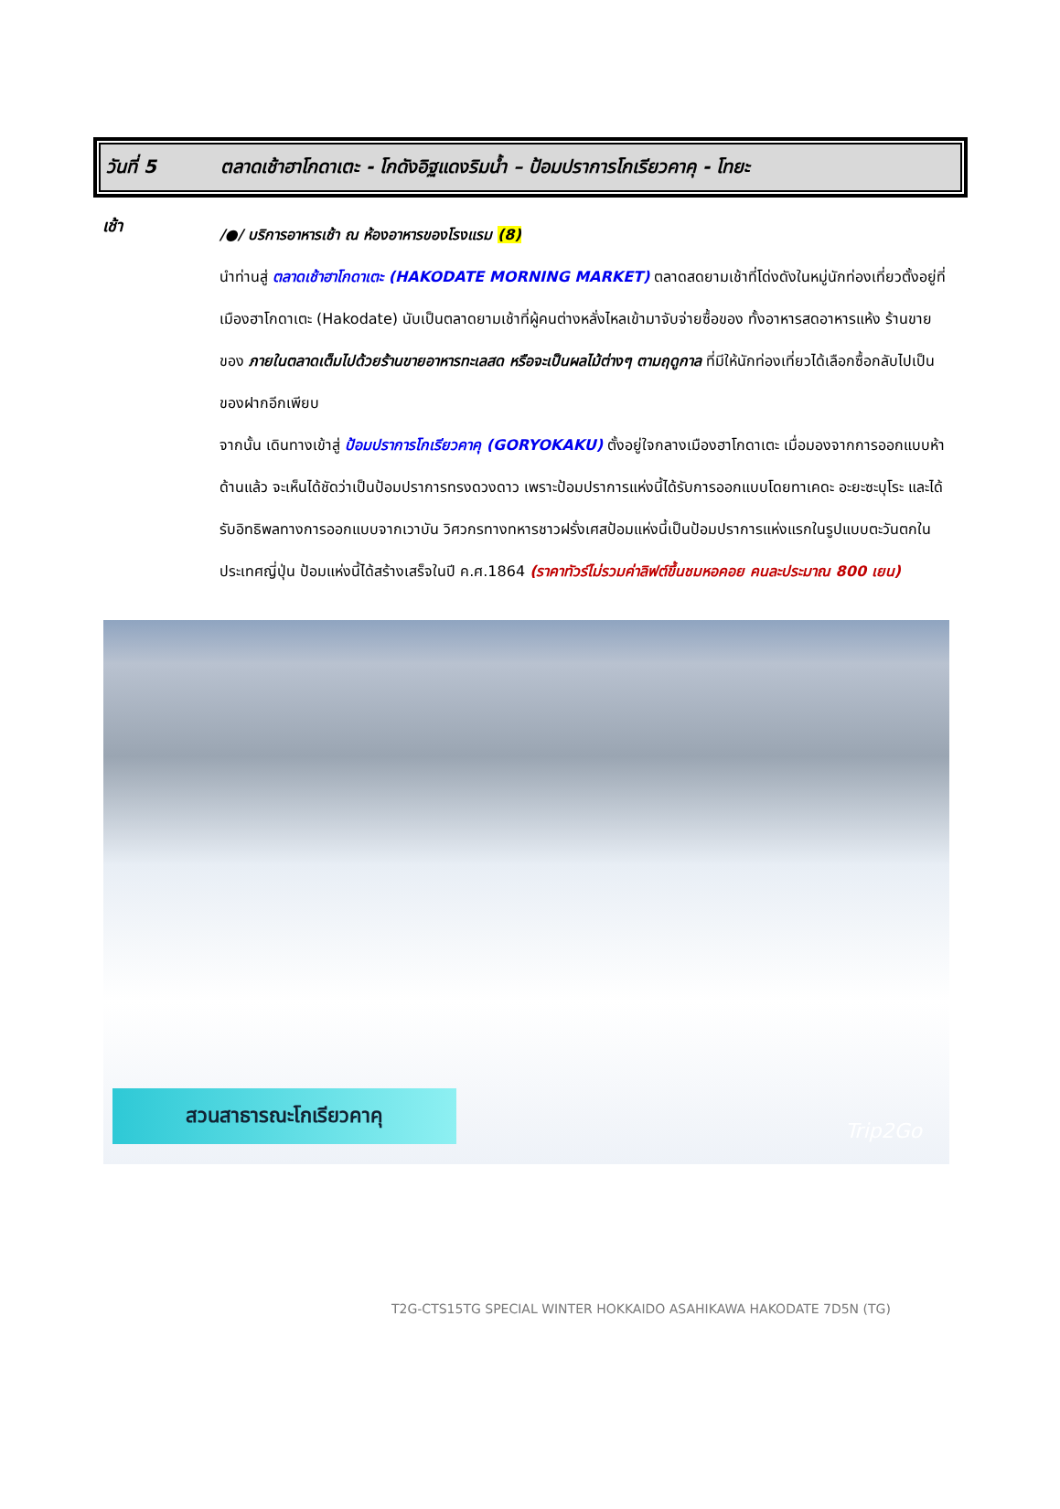วันที่ 5 ตลาดเช้าฮาโกดาเตะ - โกดังอิฐแดงริมน้ำ – ป้อมปราการโกเรียวคาคุ - โทยะ
เช้า
/●/ บริการอาหารเช้า ณ ห้องอาหารของโรงแรม (8)
นำท่านสู่ ตลาดเช้าฮาโกดาเตะ (HAKODATE MORNING MARKET) ตลาดสดยามเช้าที่โด่งดังในหมู่นักท่องเที่ยวตั้งอยู่ที่ เมืองฮาโกดาเตะ (Hakodate) นับเป็นตลาดยามเช้าที่ผู้คนต่างหลั่งไหลเข้ามาจับจ่ายซื้อของ ทั้งอาหารสดอาหารแห้ง ร้านขายของ ภายในตลาดเต็มไปด้วยร้านขายอาหารทะเลสด หรือจะเป็นผลไม้ต่างๆ ตามฤดูกาล ที่มีให้นักท่องเที่ยวได้เลือกซื้อกลับไปเป็นของฝากอีกเพียบ
จากนั้น เดินทางเข้าสู่ ป้อมปราการโกเรียวคาคุ (GORYOKAKU) ตั้งอยู่ใจกลางเมืองฮาโกดาเตะ เมื่อมองจากการออกแบบห้าด้านแล้ว จะเห็นได้ชัดว่าเป็นป้อมปราการทรงดวงดาว เพราะป้อมปราการแห่งนี้ได้รับการออกแบบโดยทาเคดะ อะยะซะบุโระ และได้รับอิทธิพลทางการออกแบบจากเวาบัน วิศวกรทางทหารชาวฝรั่งเศสป้อมแห่งนี้เป็นป้อมปราการแห่งแรกในรูปแบบตะวันตกในประเทศญี่ปุ่น ป้อมแห่งนี้ได้สร้างเสร็จในปี ค.ศ.1864 (ราคาทัวร์ไม่รวมค่าลิฟต์ขึ้นชมหอคอย คนละประมาณ 800 เยน)
สวนสาธารณะโกเรียวคาคุ
Trip2Go
T2G-CTS15TG SPECIAL WINTER HOKKAIDO ASAHIKAWA HAKODATE 7D5N (TG)